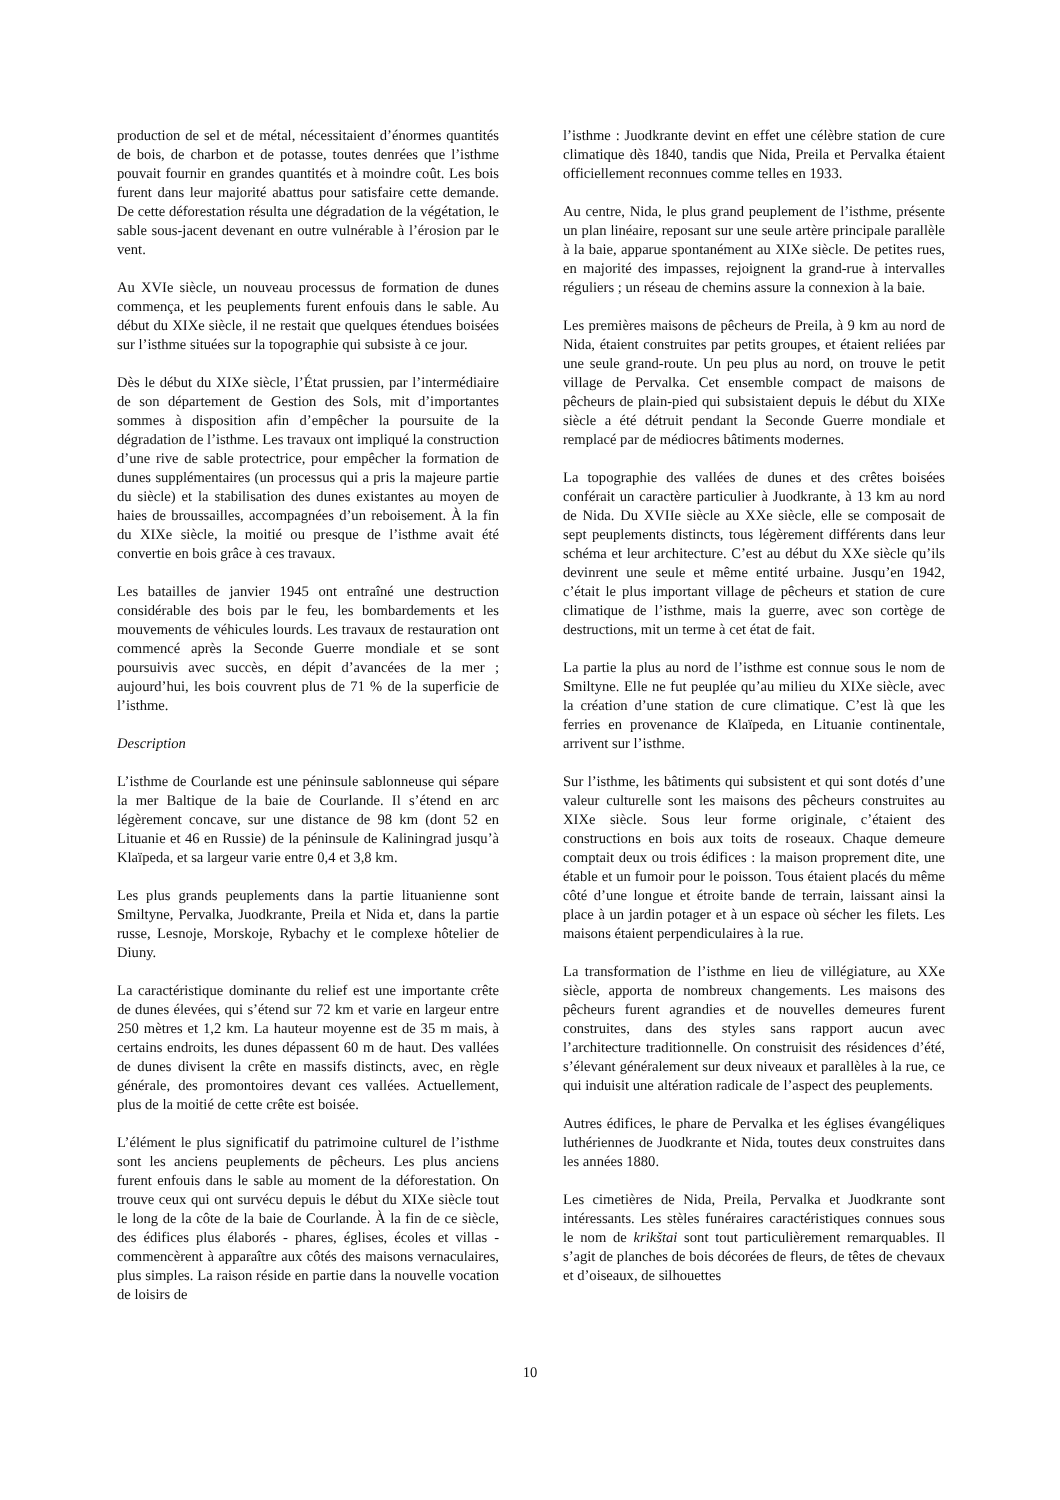production de sel et de métal, nécessitaient d’énormes quantités de bois, de charbon et de potasse, toutes denrées que l’isthme pouvait fournir en grandes quantités et à moindre coût. Les bois furent dans leur majorité abattus pour satisfaire cette demande. De cette déforestation résulta une dégradation de la végétation, le sable sous-jacent devenant en outre vulnérable à l’érosion par le vent.
Au XVIe siècle, un nouveau processus de formation de dunes commença, et les peuplements furent enfouis dans le sable. Au début du XIXe siècle, il ne restait que quelques étendues boisées sur l’isthme situées sur la topographie qui subsiste à ce jour.
Dès le début du XIXe siècle, l’État prussien, par l’intermédiaire de son département de Gestion des Sols, mit d’importantes sommes à disposition afin d’empêcher la poursuite de la dégradation de l’isthme. Les travaux ont impliqué la construction d’une rive de sable protectrice, pour empêcher la formation de dunes supplémentaires (un processus qui a pris la majeure partie du siècle) et la stabilisation des dunes existantes au moyen de haies de broussailles, accompagnées d’un reboisement. À la fin du XIXe siècle, la moitié ou presque de l’isthme avait été convertie en bois grâce à ces travaux.
Les batailles de janvier 1945 ont entraîné une destruction considérable des bois par le feu, les bombardements et les mouvements de véhicules lourds. Les travaux de restauration ont commencé après la Seconde Guerre mondiale et se sont poursuivis avec succès, en dépit d’avancées de la mer ; aujourd’hui, les bois couvrent plus de 71 % de la superficie de l’isthme.
Description
L’isthme de Courlande est une péninsule sablonneuse qui sépare la mer Baltique de la baie de Courlande. Il s’étend en arc légèrement concave, sur une distance de 98 km (dont 52 en Lituanie et 46 en Russie) de la péninsule de Kaliningrad jusqu’à Klaïpeda, et sa largeur varie entre 0,4 et 3,8 km.
Les plus grands peuplements dans la partie lituanienne sont Smiltyne, Pervalka, Juodkrante, Preila et Nida et, dans la partie russe, Lesnoje, Morskoje, Rybachy et le complexe hôtelier de Diuny.
La caractéristique dominante du relief est une importante crête de dunes élevées, qui s’étend sur 72 km et varie en largeur entre 250 mètres et 1,2 km. La hauteur moyenne est de 35 m mais, à certains endroits, les dunes dépassent 60 m de haut. Des vallées de dunes divisent la crête en massifs distincts, avec, en règle générale, des promontoires devant ces vallées. Actuellement, plus de la moitié de cette crête est boisée.
L’élément le plus significatif du patrimoine culturel de l’isthme sont les anciens peuplements de pêcheurs. Les plus anciens furent enfouis dans le sable au moment de la déforestation. On trouve ceux qui ont survécu depuis le début du XIXe siècle tout le long de la côte de la baie de Courlande. À la fin de ce siècle, des édifices plus élaborés - phares, églises, écoles et villas - commencèrent à apparaître aux côtés des maisons vernaculaires, plus simples. La raison réside en partie dans la nouvelle vocation de loisirs de
l’isthme : Juodkrante devint en effet une célèbre station de cure climatique dès 1840, tandis que Nida, Preila et Pervalka étaient officiellement reconnues comme telles en 1933.
Au centre, Nida, le plus grand peuplement de l’isthme, présente un plan linéaire, reposant sur une seule artère principale parallèle à la baie, apparue spontanément au XIXe siècle. De petites rues, en majorité des impasses, rejoignent la grand-rue à intervalles réguliers ; un réseau de chemins assure la connexion à la baie.
Les premières maisons de pêcheurs de Preila, à 9 km au nord de Nida, étaient construites par petits groupes, et étaient reliées par une seule grand-route. Un peu plus au nord, on trouve le petit village de Pervalka. Cet ensemble compact de maisons de pêcheurs de plain-pied qui subsistaient depuis le début du XIXe siècle a été détruit pendant la Seconde Guerre mondiale et remplacé par de médiocres bâtiments modernes.
La topographie des vallées de dunes et des crêtes boisées conférait un caractère particulier à Juodkrante, à 13 km au nord de Nida. Du XVIIe siècle au XXe siècle, elle se composait de sept peuplements distincts, tous légèrement différents dans leur schéma et leur architecture. C’est au début du XXe siècle qu’ils devinrent une seule et même entité urbaine. Jusqu’en 1942, c’était le plus important village de pêcheurs et station de cure climatique de l’isthme, mais la guerre, avec son cortège de destructions, mit un terme à cet état de fait.
La partie la plus au nord de l’isthme est connue sous le nom de Smiltyne. Elle ne fut peuplée qu’au milieu du XIXe siècle, avec la création d’une station de cure climatique. C’est là que les ferries en provenance de Klaïpeda, en Lituanie continentale, arrivent sur l’isthme.
Sur l’isthme, les bâtiments qui subsistent et qui sont dotés d’une valeur culturelle sont les maisons des pêcheurs construites au XIXe siècle. Sous leur forme originale, c’étaient des constructions en bois aux toits de roseaux. Chaque demeure comptait deux ou trois édifices : la maison proprement dite, une étable et un fumoir pour le poisson. Tous étaient placés du même côté d’une longue et étroite bande de terrain, laissant ainsi la place à un jardin potager et à un espace où sécher les filets. Les maisons étaient perpendiculaires à la rue.
La transformation de l’isthme en lieu de villégiature, au XXe siècle, apporta de nombreux changements. Les maisons des pêcheurs furent agrandies et de nouvelles demeures furent construites, dans des styles sans rapport aucun avec l’architecture traditionnelle. On construisit des résidences d’été, s’élevant généralement sur deux niveaux et parallèles à la rue, ce qui induisit une altération radicale de l’aspect des peuplements.
Autres édifices, le phare de Pervalka et les églises évangéliques luthériennes de Juodkrante et Nida, toutes deux construites dans les années 1880.
Les cimetières de Nida, Preila, Pervalka et Juodkrante sont intéressants. Les stèles funéraires caractéristiques connues sous le nom de krikštai sont tout particulièrement remarquables. Il s’agit de planches de bois décorées de fleurs, de têtes de chevaux et d’oiseaux, de silhouettes
10